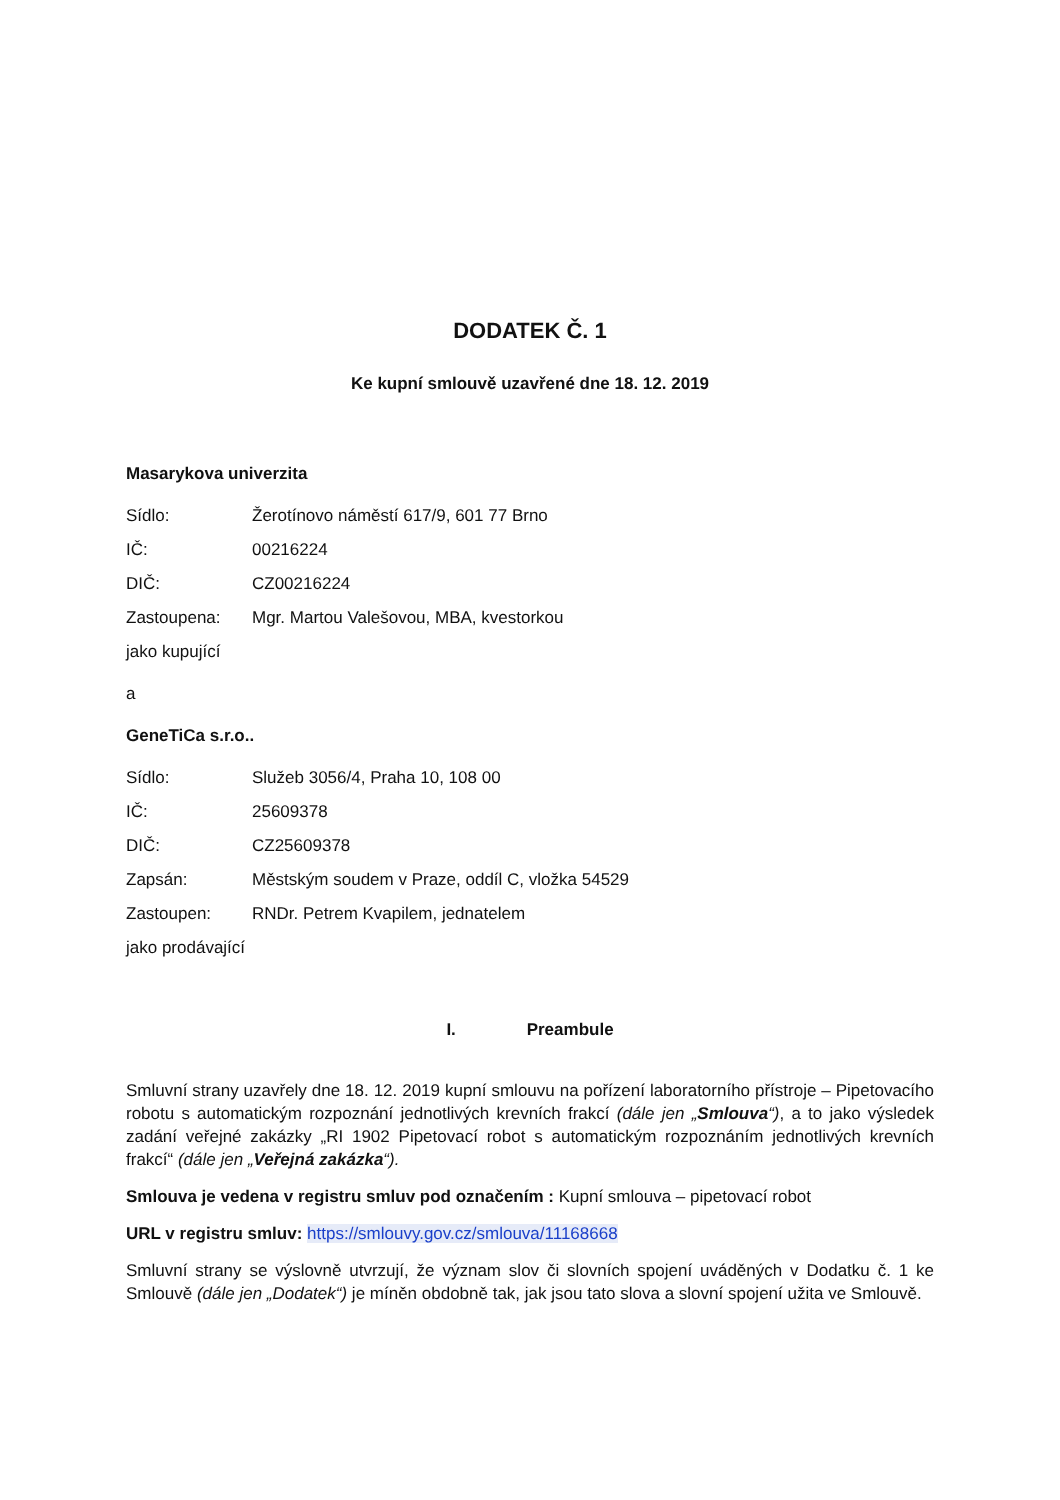DODATEK Č. 1
Ke kupní smlouvě uzavřené dne 18. 12. 2019
Masarykova univerzita
Sídlo: Žerotínovo náměstí 617/9, 601 77 Brno
IČ: 00216224
DIČ: CZ00216224
Zastoupena: Mgr. Martou Valešovou, MBA, kvestorkou
jako kupující
a
GeneTiCa s.r.o..
Sídlo: Služeb 3056/4, Praha 10, 108 00
IČ: 25609378
DIČ: CZ25609378
Zapsán: Městským soudem v Praze, oddíl C, vložka 54529
Zastoupen: RNDr. Petrem Kvapilem, jednatelem
jako prodávající
I. Preambule
Smluvní strany uzavřely dne 18. 12. 2019 kupní smlouvu na pořízení laboratorního přístroje – Pipetovacího robotu s automatickým rozpoznání jednotlivých krevních frakcí (dále jen „Smlouva“), a to jako výsledek zadání veřejné zakázky „RI 1902 Pipetovací robot s automatickým rozpoznáním jednotlivých krevních frakcí“ (dále jen „Veřejná zakázka“).
Smlouva je vedena v registru smluv pod označením : Kupní smlouva – pipetovací robot
URL v registru smluv: https://smlouvy.gov.cz/smlouva/11168668
Smluvní strany se výslovně utvrzují, že význam slov či slovních spojení uváděných v Dodatku č. 1 ke Smlouvě (dále jen „Dodatek“) je míněn obdobně tak, jak jsou tato slova a slovní spojení užita ve Smlouvě.